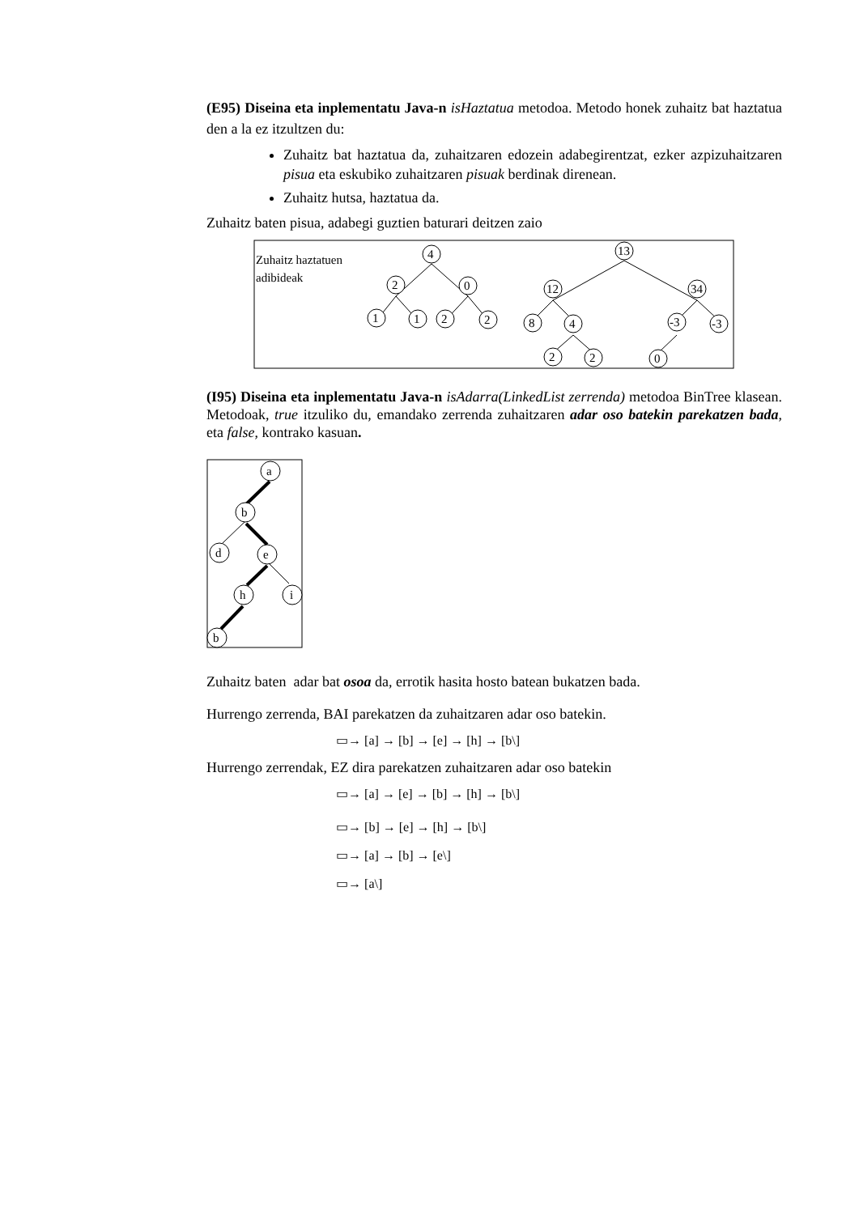(E95) Diseina eta inplementatu Java-n isHaztatua metodoa. Metodo honek zuhaitz bat haztatua den a la ez itzultzen du:
Zuhaitz bat haztatua da, zuhaitzaren edozein adabegirentzat, ezker azpizuhaitzaren pisua eta eskubiko zuhaitzaren pisuak berdinak direnean.
Zuhaitz hutsa, haztatua da.
Zuhaitz baten pisua, adabegi guztien baturari deitzen zaio
Zuhaitz haztatuen
adibideak
4
2
0
1
1
2
2
13
12
34
8
4
-3
-3
2
2
0
(I95) Diseina eta inplementatu Java-n isAdarra(LinkedList zerrenda) metodoa BinTree klasean. Metodoak, true itzuliko du, emandako zerrenda zuhaitzaren adar oso batekin parekatzen bada, eta false, kontrako kasuan.
a
b
d
e
h
i
b
Zuhaitz baten adar bat osoa da, errotik hasita hosto batean bukatzen bada.
Hurrengo zerrenda, BAI parekatzen da zuhaitzaren adar oso batekin.
▭→ [a] → [b] → [e] → [h] → [b\]
Hurrengo zerrendak, EZ dira parekatzen zuhaitzaren adar oso batekin
▭→ [a] → [e] → [b] → [h] → [b\]
▭→ [b] → [e] → [h] → [b\]
▭→ [a] → [b] → [e\]
▭→ [a\]